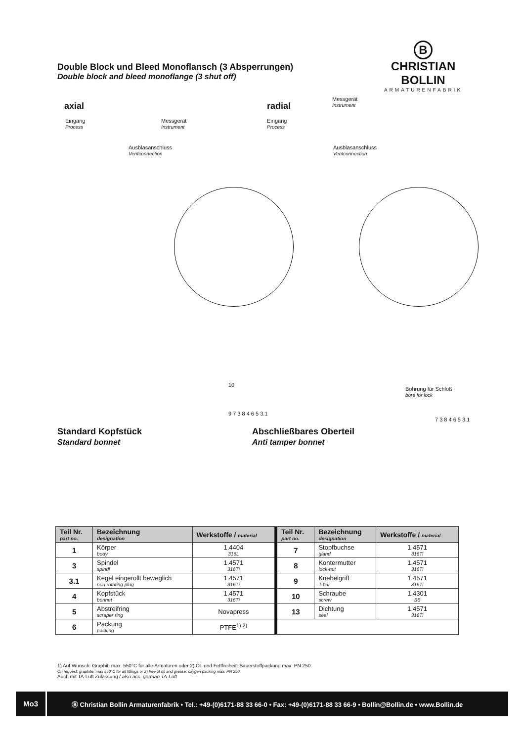Double Block und Bleed Monoflansch (3 Absperrungen)
Double block and bleed monoflange (3 shut off)
B
CHRISTIAN BOLLIN
ARMATURENFABRIK
axial radial
Eingang
Process
Messgerät
Instrument
Ausblasanschluss
Ventconnection
Eingang
Process
Messgerät
Instrument
Ausblasanschluss
Ventconnection
Standard Kopfstück
Standard bonnet
Abschließbares Oberteil
Anti tamper bonnet
Bohrung für Schloß
bore for lock
10
9 7 3 8 4 6 5 3.1
7 3 8 4 6 5 3.1
| Teil Nr. part no. | Bezeichnung designation | Werkstoffe / material | | Teil Nr. part no. | Bezeichnung designation | Werkstoffe / material |
| 1 | Körper body | 1.4404 316L | | 7 | Stopfbuchse gland | 1.4571 316Ti |
| 3 | Spindel spindl | 1.4571 316Ti | | 8 | Kontermutter lock-nut | 1.4571 316Ti |
| 3.1 | Kegel eingerollt beweglich non rotating plug | 1.4571 316Ti | | 9 | Knebelgriff T-bar | 1.4571 316Ti |
| 4 | Kopfstück bonnet | 1.4571 316Ti | | 10 | Schraube screw | 1.4301 SS |
| 5 | Abstreifring scraper ring | Novapress | | 13 | Dichtung seal | 1.4571 316Ti |
| 6 | Packung packing | PTFE<sup>1) 2)</sup> | | | | |
1) Auf Wunsch: Graphit; max. 550°C für alle Armaturen oder 2) Öl- und Fettfreiheit: Sauerstoffpackung max. PN 250
On request: graphite; max 550°C for all fittings or 2) free of oil and grease: oxygen packing max. PN 250
Auch mit TA-Luft Zulassung / also acc. german TA-Luft
Mo3
Ⓑ Christian Bollin Armaturenfabrik • Tel.: +49-(0)6171-88 33 66-0 • Fax: +49-(0)6171-88 33 66-9 • Bollin@Bollin.de • www.Bollin.de